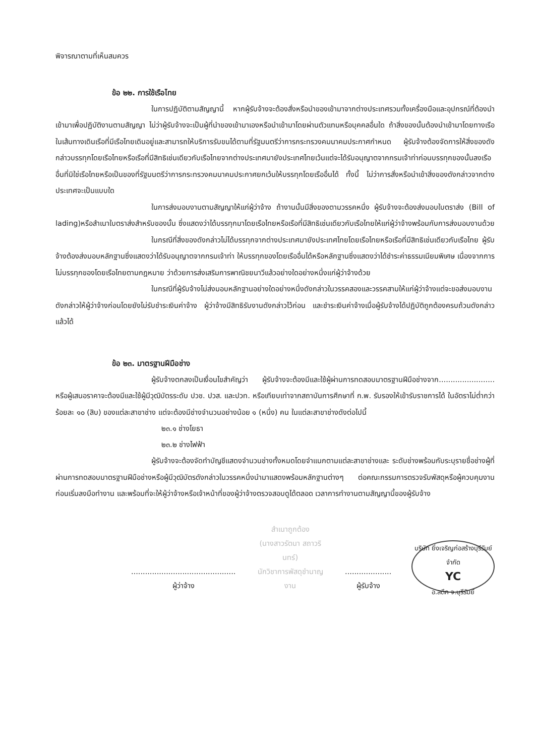พิจารณาตามที่เห็นสมควร
ข้อ ๒๒. การใช้เรือไทย
ในการปฏิบัติตามสัญญานี้ หากผู้รับจ้างจะต้องสั่งหรือนำของเข้ามาจากต่างประเทศรวมทั้งเครื่องมือและอุปกรณ์ที่ต้องนำเข้ามาเพื่อปฏิบัติงานตามสัญญา ไม่ว่าผู้รับจ้างจะเป็นผู้ที่นำของเข้ามาเองหรือนำเข้ามาโดยผ่านตัวแทนหรือบุคคลอื่นใด ถ้าสิ่งของนั้นต้องนำเข้ามาโดยทางเรือในเส้นทางเดินเรือที่มีเรือไทยเดินอยู่และสามารถให้บริการรับขนได้ตามที่รัฐมนตรีว่าการกระทรวงคมนาคมประกาศกำหนด ผู้รับจ้างต้องจัดการให้สิ่งของดังกล่าวบรรทุกโดยเรือไทยหรือเรือที่มีสิทธิเช่นเดียวกับเรือไทยจากต่างประเทศมายังประเทศไทยเว้นแต่จะได้รับอนุญาตจากกรมเจ้าท่าก่อนบรรทุกของนั้นลงเรืออื่นที่มิใช่เรือไทยหรือเป็นของที่รัฐมนตรีว่าการกระทรวงคมนาคมประกาศยกเว้นให้บรรทุกโดยเรืออื่นได้ ทั้งนี้ ไม่ว่าการสั่งหรือนำเข้าสิ่งของดังกล่าวจากต่างประเทศจะเป็นแบบใด
ในการส่งมอบงานตามสัญญาให้แก่ผู้ว่าจ้าง ถ้างานนั้นมีสิ่งของตามวรรคหนึ่ง ผู้รับจ้างจะต้องส่งมอบใบตราส่ง (Bill of lading)หรือสำเนาใบตราส่งสำหรับของนั้น ซึ่งแสดงว่าได้บรรทุกมาโดยเรือไทยหรือเรือที่มีสิทธิเช่นเดียวกับเรือไทยให้แก่ผู้ว่าจ้างพร้อมกับการส่งมอบงานด้วย
ในกรณีที่สิ่งของดังกล่าวไม่ได้บรรทุกจากต่างประเทศมายังประเทศไทยโดยเรือไทยหรือเรือที่มีสิทธิเช่นเดียวกับเรือไทย ผู้รับจ้างต้องส่งมอบหลักฐานซึ่งแสดงว่าได้รับอนุญาตจากกรมเจ้าท่า ให้บรรทุกของโดยเรืออื่นได้หรือหลักฐานซึ่งแสดงว่าได้ชำระค่าธรรมเนียมพิเศษ เนื่องจากการไม่บรรทุกของโดยเรือไทยตามกฎหมาย ว่าด้วยการส่งเสริมการพาณิชยนาวีแล้วอย่างใดอย่างหนึ่งแก่ผู้ว่าจ้างด้วย
ในกรณีที่ผู้รับจ้างไม่ส่งมอบหลักฐานอย่างใดอย่างหนึ่งดังกล่าวในวรรคสองและวรรคสามให้แก่ผู้ว่าจ้างแต่จะขอส่งมอบงานดังกล่าวให้ผู้ว่าจ้างก่อนโดยยังไม่รับชำระเงินค่าจ้าง ผู้ว่าจ้างมีสิทธิรับงานดังกล่าวไว้ก่อน และชำระเงินค่าจ้างเมื่อผู้รับจ้างได้ปฏิบัติถูกต้องครบถ้วนดังกล่าวแล้วได้
ข้อ ๒๓. มาตรฐานฝีมือช่าง
ผู้รับจ้างตกลงเป็นเงื่อนไขสำคัญว่า ผู้รับจ้างจะต้องมีและใช้ผู้ผ่านการทดสอบมาตรฐานฝีมือช่างจาก........................ หรือผู้เสนอราคาจะต้องมีและใช้ผู้มีวุฒิบัตรระดับ ปวช. ปวส. และปวท. หรือเทียบเท่าจากสถาบันการศึกษาที่ ก.พ. รับรองให้เข้ารับราชการได้ ในอัตราไม่ต่ำกว่าร้อยละ ๑๐ (สิบ) ของแต่ละสาขาช่าง แต่จะต้องมีช่างจำนวนอย่างน้อย ๑ (หนึ่ง) คน ในแต่ละสาขาช่างดังต่อไปนี้
๒๓.๑ ช่างโยธา
๒๓.๒ ช่างไฟฟ้า
ผู้รับจ้างจะต้องจัดทำบัญชีแสดงจำนวนช่างทั้งหมดโดยจำแนกตามแต่ละสาขาช่างและ ระดับช่างพร้อมกับระบุรายชื่อช่างผู้ที่ผ่านการทดสอบมาตรฐานฝีมือช่างหรือผู้มีวุฒิบัตรดังกล่าวในวรรคหนึ่งนำมาแสดงพร้อมหลักฐานต่างๆ ต่อคณะกรรมการตรวจรับพัสดุหรือผู้ควบคุมงาน ก่อนเริ่มลงมือทำงาน และพร้อมที่จะให้ผู้ว่าจ้างหรือเจ้าหน้าที่ของผู้ว่าจ้างตรวจสอบดูได้ตลอด เวลาการทำงานตามสัญญานี้ของผู้รับจ้าง
.............................................
ผู้ว่าจ้าง
สำเนาถูกต้อง
(นางสาวรัตนา สถาวรินทร์)
นักวิชาการพัสดุชำนาญงาน
....................
ผู้รับจ้าง
บริษัท ยิ่งเจริญก่อสร้างบุรีรัมย์ จำกัด
YC
อ.สตึก จ.บุรีรัมย์